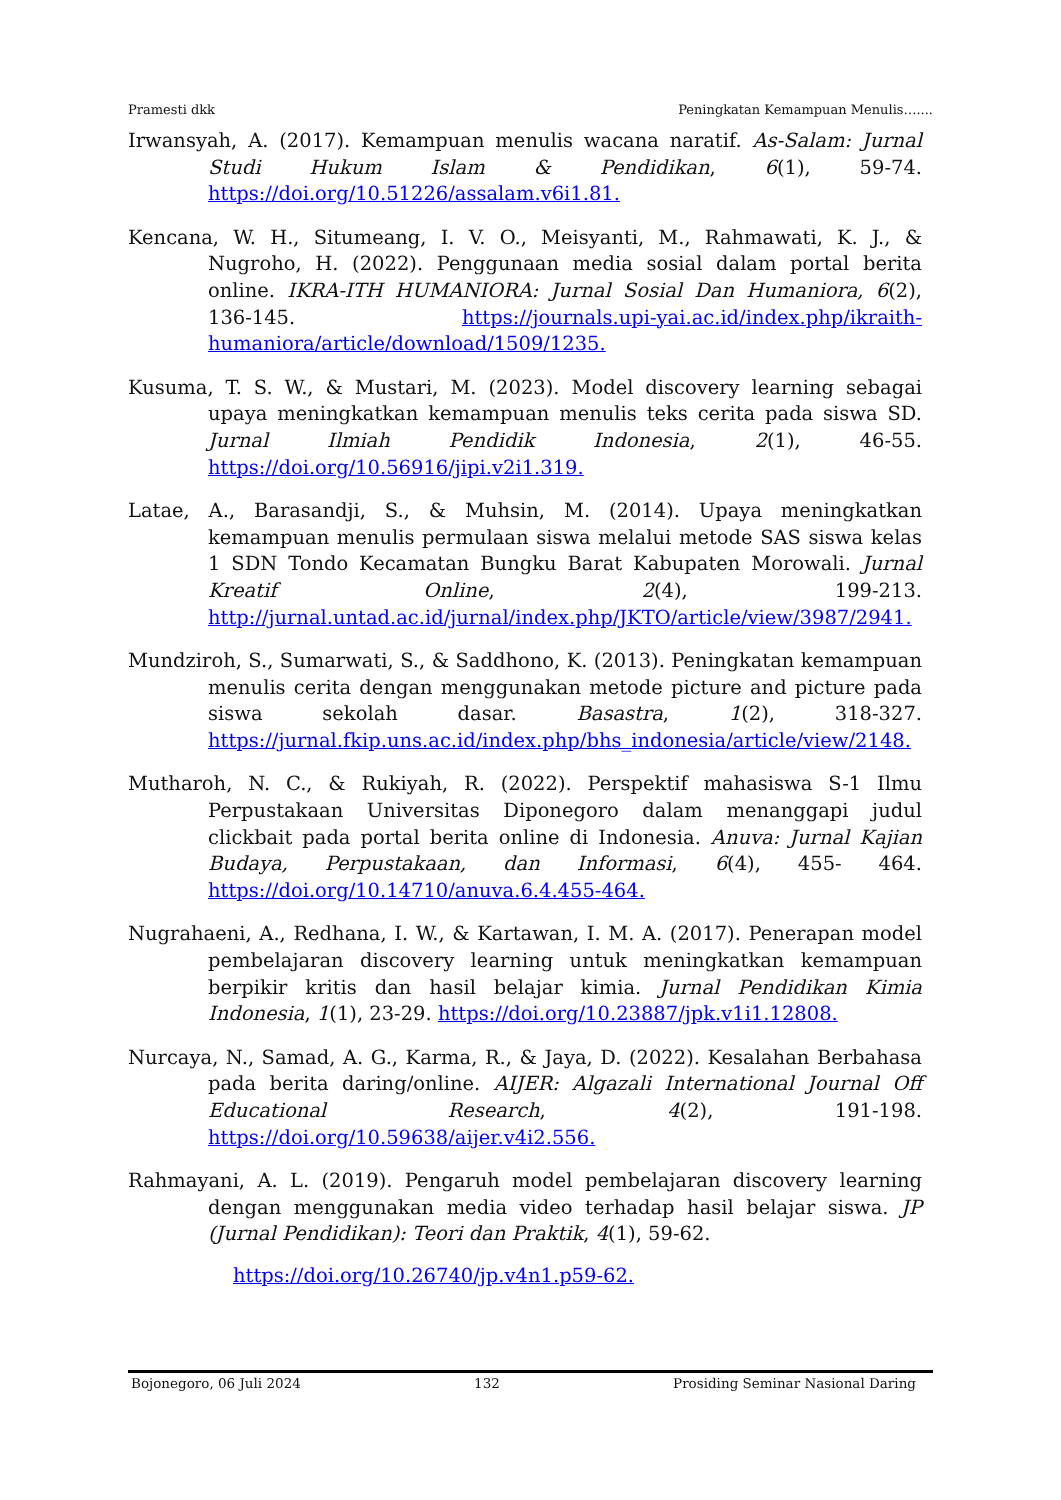Pramesti dkk Peningkatan Kemampuan Menulis…....
Irwansyah, A. (2017). Kemampuan menulis wacana naratif. As-Salam: Jurnal Studi Hukum Islam & Pendidikan, 6(1), 59-74. https://doi.org/10.51226/assalam.v6i1.81.
Kencana, W. H., Situmeang, I. V. O., Meisyanti, M., Rahmawati, K. J., & Nugroho, H. (2022). Penggunaan media sosial dalam portal berita online. IKRA-ITH HUMANIORA: Jurnal Sosial Dan Humaniora, 6(2), 136-145. https://journals.upi-yai.ac.id/index.php/ikraith-humaniora/article/download/1509/1235.
Kusuma, T. S. W., & Mustari, M. (2023). Model discovery learning sebagai upaya meningkatkan kemampuan menulis teks cerita pada siswa SD. Jurnal Ilmiah Pendidik Indonesia, 2(1), 46-55. https://doi.org/10.56916/jipi.v2i1.319.
Latae, A., Barasandji, S., & Muhsin, M. (2014). Upaya meningkatkan kemampuan menulis permulaan siswa melalui metode SAS siswa kelas 1 SDN Tondo Kecamatan Bungku Barat Kabupaten Morowali. Jurnal Kreatif Online, 2(4), 199-213. http://jurnal.untad.ac.id/jurnal/index.php/JKTO/article/view/3987/2941.
Mundziroh, S., Sumarwati, S., & Saddhono, K. (2013). Peningkatan kemampuan menulis cerita dengan menggunakan metode picture and picture pada siswa sekolah dasar. Basastra, 1(2), 318-327. https://jurnal.fkip.uns.ac.id/index.php/bhs_indonesia/article/view/2148.
Mutharoh, N. C., & Rukiyah, R. (2022). Perspektif mahasiswa S-1 Ilmu Perpustakaan Universitas Diponegoro dalam menanggapi judul clickbait pada portal berita online di Indonesia. Anuva: Jurnal Kajian Budaya, Perpustakaan, dan Informasi, 6(4), 455- 464. https://doi.org/10.14710/anuva.6.4.455-464.
Nugrahaeni, A., Redhana, I. W., & Kartawan, I. M. A. (2017). Penerapan model pembelajaran discovery learning untuk meningkatkan kemampuan berpikir kritis dan hasil belajar kimia. Jurnal Pendidikan Kimia Indonesia, 1(1), 23-29. https://doi.org/10.23887/jpk.v1i1.12808.
Nurcaya, N., Samad, A. G., Karma, R., & Jaya, D. (2022). Kesalahan Berbahasa pada berita daring/online. AIJER: Algazali International Journal Off Educational Research, 4(2), 191-198. https://doi.org/10.59638/aijer.v4i2.556.
Rahmayani, A. L. (2019). Pengaruh model pembelajaran discovery learning dengan menggunakan media video terhadap hasil belajar siswa. JP (Jurnal Pendidikan): Teori dan Praktik, 4(1), 59-62.
https://doi.org/10.26740/jp.v4n1.p59-62.
Bojonegoro, 06 Juli 2024 132 Prosiding Seminar Nasional Daring